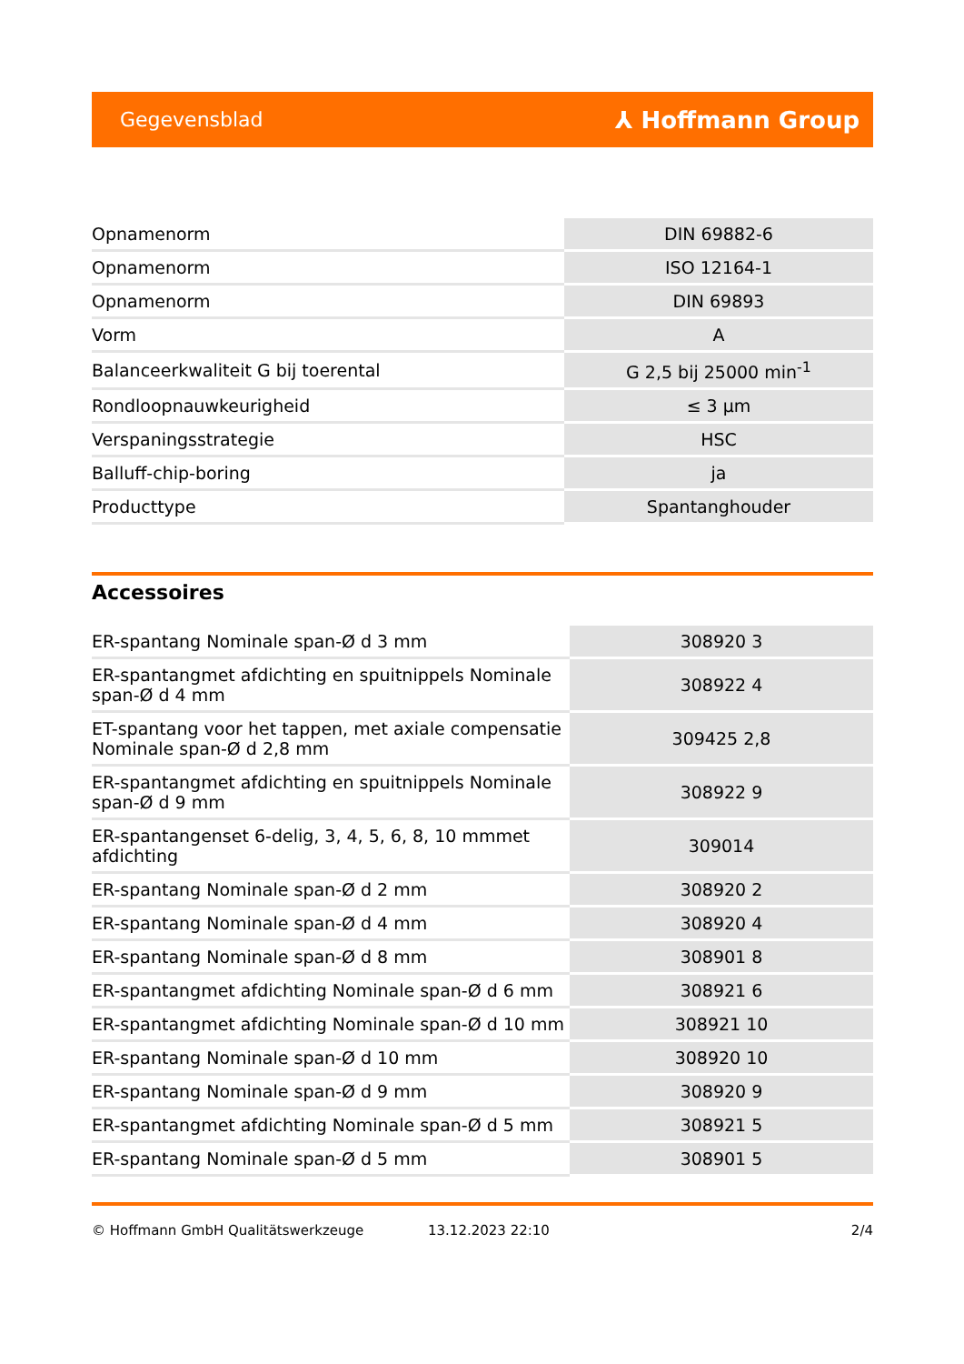Gegevensblad ⅄ Hoffmann Group
| Opnamenorm | DIN 69882-6 |
| Opnamenorm | ISO 12164-1 |
| Opnamenorm | DIN 69893 |
| Vorm | A |
| Balanceerkwaliteit G bij toerental | G 2,5 bij 25000 min<sup>-1</sup> |
| Rondloopnauwkeurigheid | ≤ 3 µm |
| Verspaningsstrategie | HSC |
| Balluff-chip-boring | ja |
| Producttype | Spantanghouder |
Accessoires
| ER-spantang Nominale span-Ø d 3 mm | 308920 3 |
| ER-spantangmet afdichting en spuitnippels Nominale span-Ø d 4 mm | 308922 4 |
| ET-spantang voor het tappen, met axiale compensatie Nominale span-Ø d 2,8 mm | 309425 2,8 |
| ER-spantangmet afdichting en spuitnippels Nominale span-Ø d 9 mm | 308922 9 |
| ER-spantangenset 6-delig, 3, 4, 5, 6, 8, 10 mmmet afdichting | 309014 |
| ER-spantang Nominale span-Ø d 2 mm | 308920 2 |
| ER-spantang Nominale span-Ø d 4 mm | 308920 4 |
| ER-spantang Nominale span-Ø d 8 mm | 308901 8 |
| ER-spantangmet afdichting Nominale span-Ø d 6 mm | 308921 6 |
| ER-spantangmet afdichting Nominale span-Ø d 10 mm | 308921 10 |
| ER-spantang Nominale span-Ø d 10 mm | 308920 10 |
| ER-spantang Nominale span-Ø d 9 mm | 308920 9 |
| ER-spantangmet afdichting Nominale span-Ø d 5 mm | 308921 5 |
| ER-spantang Nominale span-Ø d 5 mm | 308901 5 |
© Hoffmann GmbH Qualitätswerkzeuge 13.12.2023 22:10 2/4